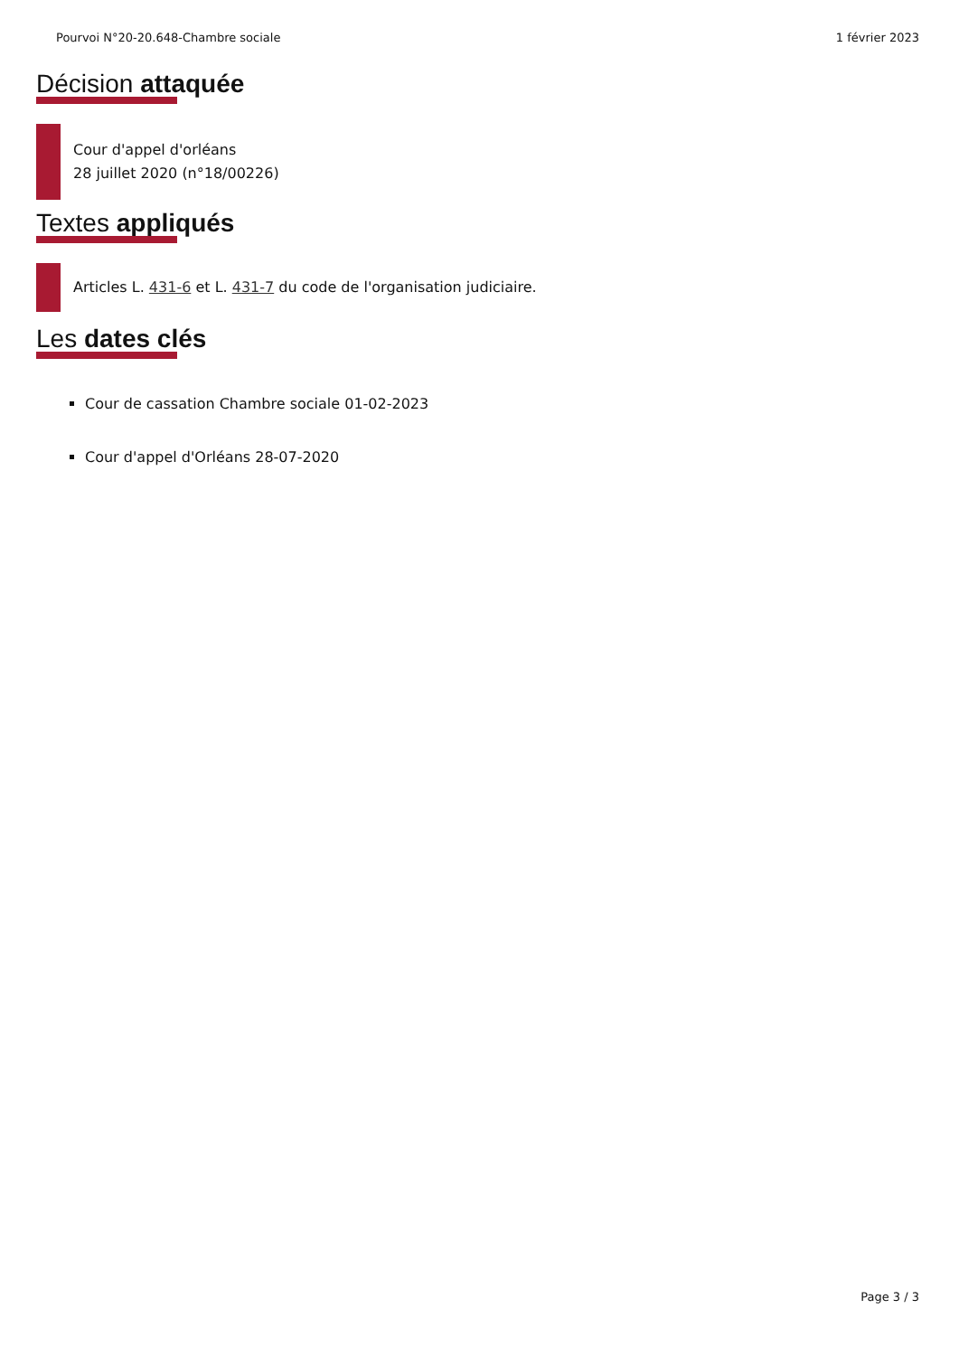Pourvoi N°20-20.648-Chambre sociale 1 février 2023
Décision attaquée
Cour d'appel d'orléans
28 juillet 2020 (n°18/00226)
Textes appliqués
Articles L. 431-6 et L. 431-7 du code de l'organisation judiciaire.
Les dates clés
Cour de cassation Chambre sociale 01-02-2023
Cour d'appel d'Orléans 28-07-2020
Page 3 / 3